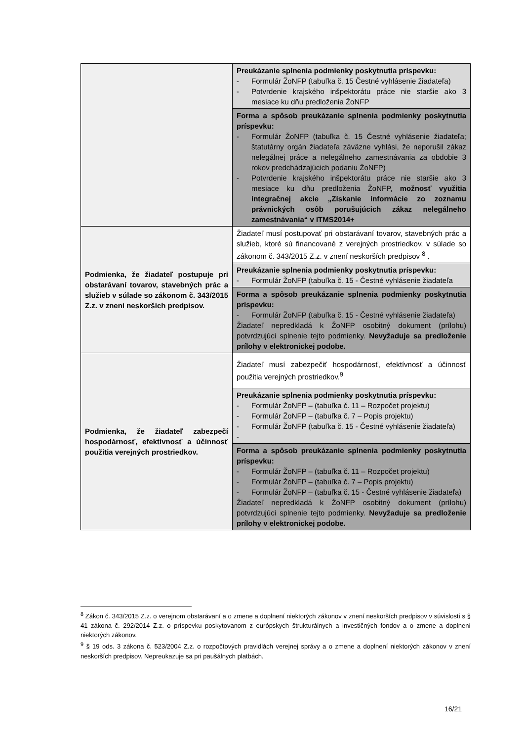| | Preukázanie splnenia podmienky poskytnutia príspevku: - Formulár ŽoNFP (tabuľka č. 15 Čestné vyhlásenie žiadateľa) - Potvrdenie krajského inšpektorátu práce nie staršie ako 3 mesiace ku dňu predloženia ŽoNFP |
| | Forma a spôsob preukázanie splnenia podmienky poskytnutia príspevku: - Formulár ŽoNFP (tabuľka č. 15 Čestné vyhlásenie žiadateľa; štatutárny orgán žiadateľa záväzne vyhlási, že neporušil zákaz nelegálnej práce a nelegálneho zamestnávania za obdobie 3 rokov predchádzajúcich podaniu ŽoNFP) - Potvrdenie krajského inšpektorátu práce nie staršie ako 3 mesiace ku dňu predloženia ŽoNFP, možnosť využitia integračnej akcie „Získanie informácie zo zoznamu právnických osôb porušujúcich zákaz nelegálneho zamestnávania“ v ITMS2014+ |
| Podmienka, že žiadateľ postupuje pri obstarávaní tovarov, stavebných prác a služieb v súlade so zákonom č. 343/2015 Z.z. v znení neskorších predpisov. | Žiadateľ musí postupovať pri obstarávaní tovarov, stavebných prác a služieb, ktoré sú financované z verejných prostriedkov, v súlade so zákonom č. 343/2015 Z.z. v znení neskorších predpisov <sup>8</sup> . |
| | Preukázanie splnenia podmienky poskytnutia príspevku: - Formulár ŽoNFP (tabuľka č. 15 - Čestné vyhlásenie žiadateľa |
| | Forma a spôsob preukázanie splnenia podmienky poskytnutia príspevku: - Formulár ŽoNFP (tabuľka č. 15 - Čestné vyhlásenie žiadateľa) Žiadateľ nepredkladá k ŽoNFP osobitný dokument (prílohu) potvrdzujúci splnenie tejto podmienky. Nevyžaduje sa predloženie prílohy v elektronickej podobe. |
| Podmienka, že žiadateľ zabezpečí hospodárnosť, efektívnosť a účinnosť použitia verejných prostriedkov. | Žiadateľ musí zabezpečiť hospodárnosť, efektívnosť a účinnosť použitia verejných prostriedkov.<sup>9</sup> |
| | Preukázanie splnenia podmienky poskytnutia príspevku: - Formulár ŽoNFP – (tabuľka č. 11 – Rozpočet projektu) - Formulár ŽoNFP – (tabuľka č. 7 – Popis projektu) - Formulár ŽoNFP (tabuľka č. 15 - Čestné vyhlásenie žiadateľa) - |
| | Forma a spôsob preukázanie splnenia podmienky poskytnutia príspevku: - Formulár ŽoNFP – (tabuľka č. 11 – Rozpočet projektu) - Formulár ŽoNFP – (tabuľka č. 7 – Popis projektu) - Formulár ŽoNFP – (tabuľka č. 15 - Čestné vyhlásenie žiadateľa) Žiadateľ nepredkladá k ŽoNFP osobitný dokument (prílohu) potvrdzujúci splnenie tejto podmienky. Nevyžaduje sa predloženie prílohy v elektronickej podobe. |
<sup>8</sup> Zákon č. 343/2015 Z.z. o verejnom obstarávaní a o zmene a doplnení niektorých zákonov v znení neskorších predpisov v súvislosti s § 41 zákona č. 292/2014 Z.z. o príspevku poskytovanom z európskych štrukturálnych a investičných fondov a o zmene a doplnení niektorých zákonov.
<sup>9</sup> § 19 ods. 3 zákona č. 523/2004 Z.z. o rozpočtových pravidlách verejnej správy a o zmene a doplnení niektorých zákonov v znení neskorších predpisov. Nepreukazuje sa pri paušálnych platbách.
16/21